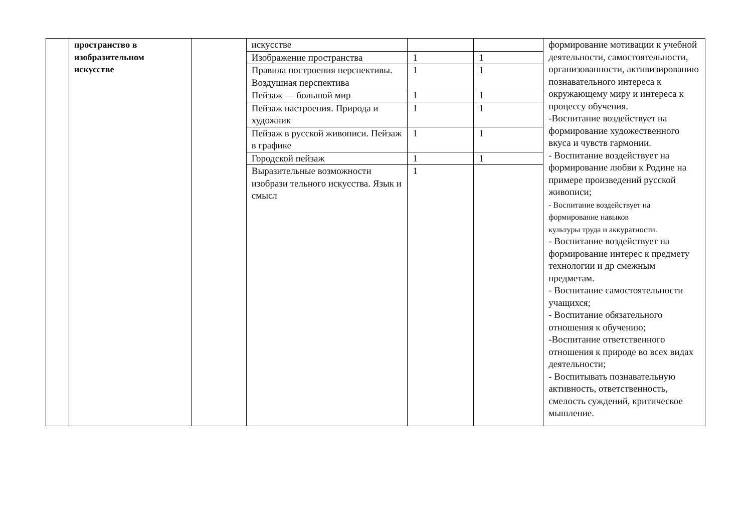| | пространство в изобразительном искусстве | | искусстве | | | формирование мотивации к учебной деятельности, самостоятельности, организованности, активизированию познавательного интереса к окружающему миру и интереса к процессу обучения. -Воспитание воздействует на формирование художественного вкуса и чувств гармонии. - Воспитание воздействует на формирование любви к Родине на примере произведений русской живописи; - Воспитание воздействует на формирование навыков культуры труда и аккуратности. - Воспитание воздействует на формирование интерес к предмету технологии и др смежным предметам. - Воспитание самостоятельности учащихся; - Воспитание обязательного отношения к обучению; -Воспитание ответственного отношения к природе во всех видах деятельности; - Воспитывать познавательную активность, ответственность, смелость суждений, критическое мышление. |
| | | | Изображение пространства | 1 | 1 | |
| | | | Правила построения перспективы. Воздушная перспектива | 1 | 1 | |
| | | | Пейзаж — большой мир | 1 | 1 | |
| | | | Пейзаж настроения. Природа и художник | 1 | 1 | |
| | | | Пейзаж в русской живописи. Пейзаж в графике | 1 | 1 | |
| | | | Городской пейзаж | 1 | 1 | |
| | | | Выразительные возможности изобрази тельного искусства. Язык и смысл | 1 | | |